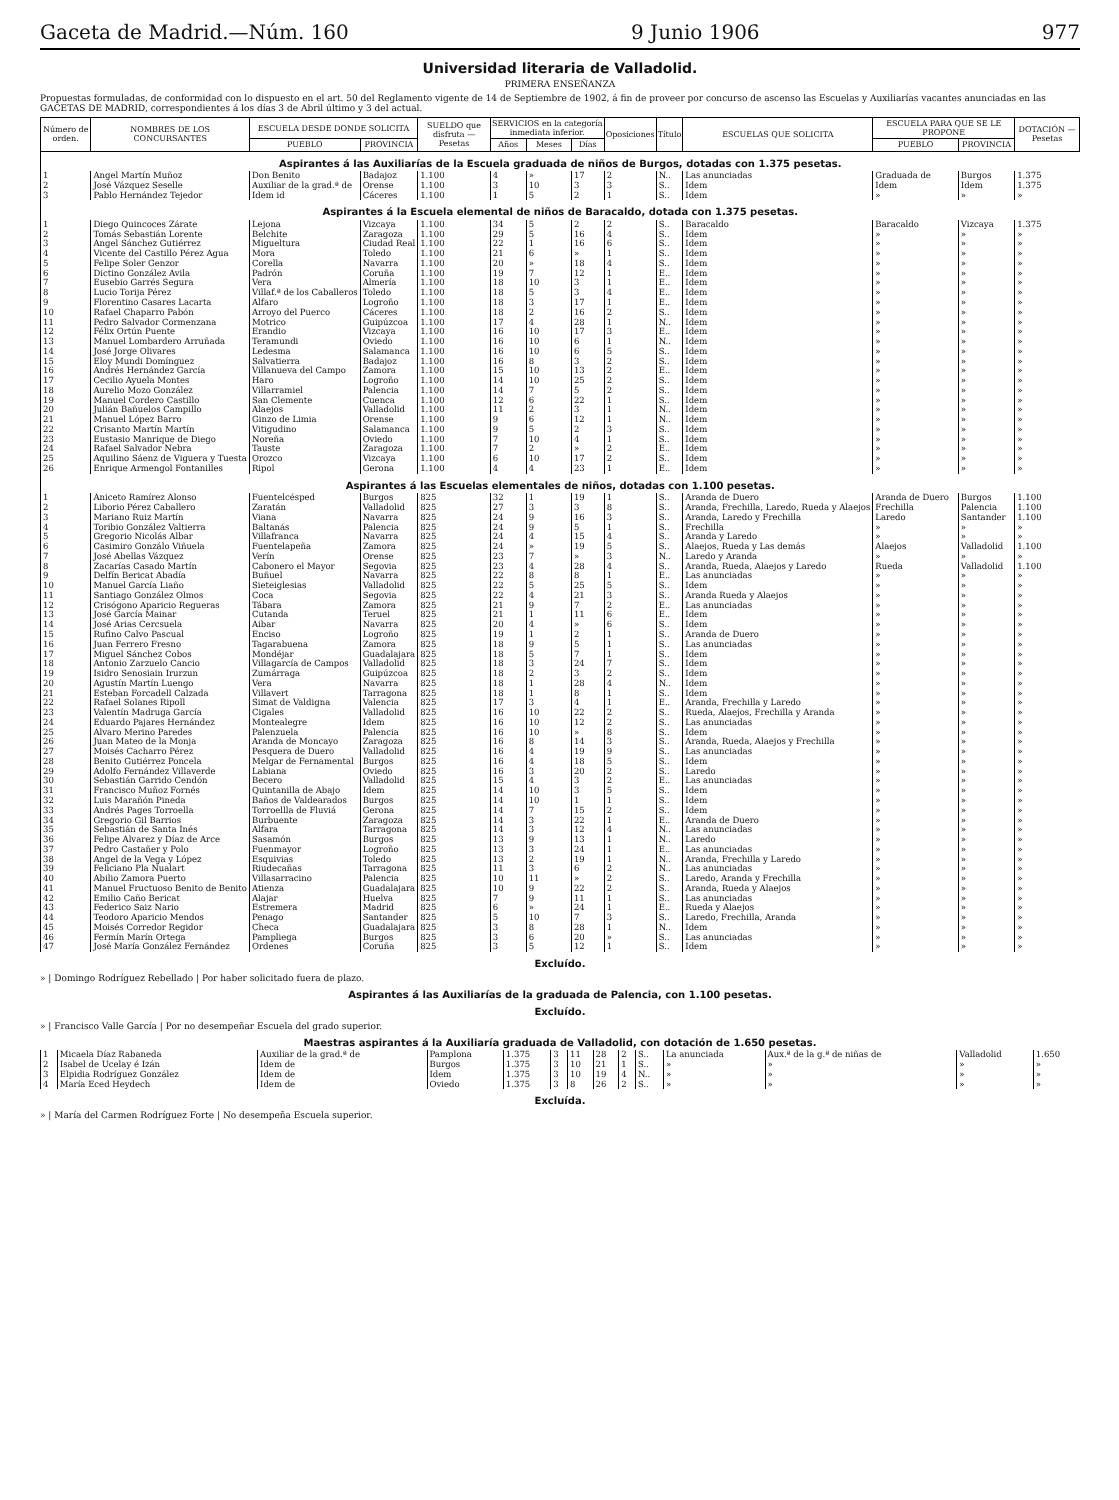Gaceta de Madrid.—Núm. 160 9 Junio 1906 977
Universidad literaria de Valladolid.
PRIMERA ENSEÑANZA
Propuestas formuladas, de conformidad con lo dispuesto en el art. 50 del Reglamento vigente de 14 de Septiembre de 1902, á fin de proveer por concurso de ascenso las Escuelas y Auxiliarías vacantes anunciadas en las GACETAS DE MADRID, correspondientes á los días 3 de Abril último y 3 del actual.
| Número de orden. | NOMBRES DE LOS CONCURSANTES | ESCUELA DESDE DONDE SOLICITA | | SUELDO que disfruta — Pesetas | SERVICIOS en la categoría inmediata inferior. | | | Oposiciones | Título | ESCUELAS QUE SOLICITA | ESCUELA PARA QUE SE LE PROPONE | | DOTACIÓN — Pesetas |
| --- | --- | --- | --- | --- | --- | --- | --- | --- | --- | --- | --- | --- | --- |
| | | PUEBLO | PROVINCIA | | Años | Meses | Días | | | | PUEBLO | PROVINCIA | |
| Aspirantes á las Auxiliarías de la Escuela graduada de niños de Burgos, dotadas con 1.375 pesetas. | | | | | | | | | | | | | |
| 1 | Angel Martín Muñoz | Don Benito | Badajoz | 1.100 | 4 | » | 17 | 2 | N.. | Las anunciadas | Graduada de | Burgos | 1.375 |
| 2 | José Vázquez Seselle | Auxiliar de la grad.ª de | Orense | 1.100 | 3 | 10 | 3 | 3 | S.. | Idem | Idem | Idem | 1.375 |
| 3 | Pablo Hernández Tejedor | Idem id | Cáceres | 1.100 | 1 | 5 | 2 | 1 | S.. | Idem | » | » | » |
| Aspirantes á la Escuela elemental de niños de Baracaldo, dotada con 1.375 pesetas. | | | | | | | | | | | | | |
| 1 | Diego Quincoces Zárate | Lejona | Vizcaya | 1.100 | 34 | 5 | 2 | 2 | S.. | Baracaldo | Baracaldo | Vizcaya | 1.375 |
| 2 | Tomás Sebastián Lorente | Belchite | Zaragoza | 1.100 | 29 | 5 | 16 | 4 | S.. | Idem | » | » | » |
| 3 | Angel Sánchez Gutiérrez | Migueltura | Ciudad Real | 1.100 | 22 | 1 | 16 | 6 | S.. | Idem | » | » | » |
| 4 | Vicente del Castillo Pérez Agua | Mora | Toledo | 1.100 | 21 | 6 | » | 1 | S.. | Idem | » | » | » |
| 5 | Felipe Soler Genzor | Corella | Navarra | 1.100 | 20 | » | 18 | 4 | S.. | Idem | » | » | » |
| 6 | Dictino González Avila | Padrón | Coruña | 1.100 | 19 | 7 | 12 | 1 | E.. | Idem | » | » | » |
| 7 | Eusebio Garrés Segura | Vera | Almería | 1.100 | 18 | 10 | 3 | 1 | E.. | Idem | » | » | » |
| 8 | Lucio Torija Pérez | Villaf.ª de los Caballeros | Toledo | 1.100 | 18 | 5 | 3 | 4 | E.. | Idem | » | » | » |
| 9 | Florentino Casares Lacarta | Alfaro | Logroño | 1.100 | 18 | 3 | 17 | 1 | E.. | Idem | » | » | » |
| 10 | Rafael Chaparro Pabón | Arroyo del Puerco | Cáceres | 1.100 | 18 | 2 | 16 | 2 | S.. | Idem | » | » | » |
| 11 | Pedro Salvador Cormenzana | Motrico | Guipúzcoa | 1.100 | 17 | 4 | 28 | 1 | N.. | Idem | » | » | » |
| 12 | Félix Ortún Puente | Erandio | Vizcaya | 1.100 | 16 | 10 | 17 | 3 | E.. | Idem | » | » | » |
| 13 | Manuel Lombardero Arruñada | Teramundi | Oviedo | 1.100 | 16 | 10 | 6 | 1 | N.. | Idem | » | » | » |
| 14 | José Jorge Olivares | Ledesma | Salamanca | 1.100 | 16 | 10 | 6 | 5 | S.. | Idem | » | » | » |
| 15 | Eloy Mundi Domínguez | Salvatierra | Badajoz | 1.100 | 16 | 8 | 3 | 2 | S.. | Idem | » | » | » |
| 16 | Andrés Hernández García | Villanueva del Campo | Zamora | 1.100 | 15 | 10 | 13 | 2 | E.. | Idem | » | » | » |
| 17 | Cecilio Ayuela Montes | Haro | Logroño | 1.100 | 14 | 10 | 25 | 2 | S.. | Idem | » | » | » |
| 18 | Aurelio Mozo González | Villarramiel | Palencia | 1.100 | 14 | 7 | 5 | 2 | S.. | Idem | » | » | » |
| 19 | Manuel Cordero Castillo | San Clemente | Cuenca | 1.100 | 12 | 6 | 22 | 1 | S.. | Idem | » | » | » |
| 20 | Julián Bañuelos Campillo | Alaejos | Valladolid | 1.100 | 11 | 2 | 3 | 1 | N.. | Idem | » | » | » |
| 21 | Manuel López Barro | Ginzo de Limia | Orense | 1.100 | 9 | 6 | 12 | 1 | N.. | Idem | » | » | » |
| 22 | Crisanto Martín Martín | Vitigudino | Salamanca | 1.100 | 9 | 5 | 2 | 3 | S.. | Idem | » | » | » |
| 23 | Eustasio Manrique de Diego | Noreña | Oviedo | 1.100 | 7 | 10 | 4 | 1 | S.. | Idem | » | » | » |
| 24 | Rafael Salvador Nebra | Tauste | Zaragoza | 1.100 | 7 | 2 | » | 2 | E.. | Idem | » | » | » |
| 25 | Aquilino Sáenz de Viguera y Tuesta | Orozco | Vizcaya | 1.100 | 6 | 10 | 17 | 2 | S.. | Idem | » | » | » |
| 26 | Enrique Armengol Fontanilles | Ripol | Gerona | 1.100 | 4 | 4 | 23 | 1 | E.. | Idem | » | » | » |
| Aspirantes á las Escuelas elementales de niños, dotadas con 1.100 pesetas. | | | | | | | | | | | | | |
| 1 | Aniceto Ramírez Alonso | Fuentelcésped | Burgos | 825 | 32 | 1 | 19 | 1 | S.. | Aranda de Duero | Aranda de Duero | Burgos | 1.100 |
| 2 | Liborio Pérez Caballero | Zaratán | Valladolid | 825 | 27 | 3 | 3 | 8 | S.. | Aranda, Frechilla, Laredo, Rueda y Alaejos | Frechilla | Palencia | 1.100 |
| 3 | Mariano Ruiz Martín | Viana | Navarra | 825 | 24 | 9 | 16 | 3 | S.. | Aranda, Laredo y Frechilla | Laredo | Santander | 1.100 |
| 4 | Toribio González Valtierra | Baltanás | Palencia | 825 | 24 | 9 | 5 | 1 | S.. | Frechilla | » | » | » |
| 5 | Gregorio Nicolás Albar | Villafranca | Navarra | 825 | 24 | 4 | 15 | 4 | S.. | Aranda y Laredo | » | » | » |
| 6 | Casimiro Gonzálo Viñuela | Fuentelapeña | Zamora | 825 | 24 | » | 19 | 5 | S.. | Alaejos, Rueda y Las demás | Alaejos | Valladolid | 1.100 |
| 7 | José Abellas Vázquez | Verín | Orense | 825 | 23 | 7 | » | 3 | N.. | Laredo y Aranda | » | » | » |
| 8 | Zacarías Casado Martín | Cabonero el Mayor | Segovia | 825 | 23 | 4 | 28 | 4 | S.. | Aranda, Rueda, Alaejos y Laredo | Rueda | Valladolid | 1.100 |
| 9 | Delfín Bericat Abadía | Buñuel | Navarra | 825 | 22 | 8 | 8 | 1 | E.. | Las anunciadas | » | » | » |
| 10 | Manuel García Liaño | Sieteiglesias | Valladolid | 825 | 22 | 5 | 25 | 5 | S.. | Idem | » | » | » |
| 11 | Santiago González Olmos | Coca | Segovia | 825 | 22 | 4 | 21 | 3 | S.. | Aranda Rueda y Alaejos | » | » | » |
| 12 | Crisógono Aparicio Regueras | Tábara | Zamora | 825 | 21 | 9 | 7 | 2 | E.. | Las anunciadas | » | » | » |
| 13 | José García Mainar | Cutanda | Teruel | 825 | 21 | 1 | 11 | 6 | E.. | Idem | » | » | » |
| 14 | José Arias Cercsuela | Aibar | Navarra | 825 | 20 | 4 | » | 6 | S.. | Idem | » | » | » |
| 15 | Rufino Calvo Pascual | Enciso | Logroño | 825 | 19 | 1 | 2 | 1 | S.. | Aranda de Duero | » | » | » |
| 16 | Juan Ferrero Fresno | Tagarabuena | Zamora | 825 | 18 | 9 | 5 | 1 | S.. | Las anunciadas | » | » | » |
| 17 | Miguel Sánchez Cobos | Mondéjar | Guadalajara | 825 | 18 | 5 | 7 | 1 | S.. | Idem | » | » | » |
| 18 | Antonio Zarzuelo Cancio | Villagarcía de Campos | Valladolid | 825 | 18 | 3 | 24 | 7 | S.. | Idem | » | » | » |
| 19 | Isidro Senosiain Irurzun | Zumárraga | Guipúzcoa | 825 | 18 | 2 | 3 | 2 | S.. | Idem | » | » | » |
| 20 | Agustín Martín Luengo | Vera | Navarra | 825 | 18 | 1 | 28 | 4 | N.. | Idem | » | » | » |
| 21 | Esteban Forcadell Calzada | Villavert | Tarragona | 825 | 18 | 1 | 8 | 1 | S.. | Idem | » | » | » |
| 22 | Rafael Solanes Ripoll | Simat de Valdigna | Valencia | 825 | 17 | 3 | 4 | 1 | E.. | Aranda, Frechilla y Laredo | » | » | » |
| 23 | Valentín Madruga García | Cigales | Valladolid | 825 | 16 | 10 | 22 | 2 | S.. | Rueda, Alaejos, Frechilla y Aranda | » | » | » |
| 24 | Eduardo Pajares Hernández | Montealegre | Idem | 825 | 16 | 10 | 12 | 2 | S.. | Las anunciadas | » | » | » |
| 25 | Alvaro Merino Paredes | Palenzuela | Palencia | 825 | 16 | 10 | » | 8 | S.. | Idem | » | » | » |
| 26 | Juan Mateo de la Monja | Aranda de Moncayo | Zaragoza | 825 | 16 | 8 | 14 | 3 | S.. | Aranda, Rueda, Alaejos y Frechilla | » | » | » |
| 27 | Moisés Cacharro Pérez | Pesquera de Duero | Valladolid | 825 | 16 | 4 | 19 | 9 | S.. | Las anunciadas | » | » | » |
| 28 | Benito Gutiérrez Poncela | Melgar de Fernamental | Burgos | 825 | 16 | 4 | 18 | 5 | S.. | Idem | » | » | » |
| 29 | Adolfo Fernández Villaverde | Labiana | Oviedo | 825 | 16 | 3 | 20 | 2 | S.. | Laredo | » | » | » |
| 30 | Sebastián Garrido Cendón | Becero | Valladolid | 825 | 15 | 4 | 3 | 2 | E.. | Las anunciadas | » | » | » |
| 31 | Francisco Muñoz Fornés | Quintanilla de Abajo | Idem | 825 | 14 | 10 | 3 | 5 | S.. | Idem | » | » | » |
| 32 | Luis Marañón Pineda | Baños de Valdearados | Burgos | 825 | 14 | 10 | 1 | 1 | S.. | Idem | » | » | » |
| 33 | Andrés Pages Torroella | Torroellla de Fluviá | Gerona | 825 | 14 | 7 | 15 | 2 | S.. | Idem | » | » | » |
| 34 | Gregorio Gil Barrios | Burbuente | Zaragoza | 825 | 14 | 3 | 22 | 1 | E.. | Aranda de Duero | » | » | » |
| 35 | Sebastián de Santa Inés | Alfara | Tarragona | 825 | 14 | 3 | 12 | 4 | N.. | Las anunciadas | » | » | » |
| 36 | Felipe Alvarez y Díaz de Arce | Sasamón | Burgos | 825 | 13 | 9 | 13 | 1 | N.. | Laredo | » | » | » |
| 37 | Pedro Castañer y Polo | Fuenmayor | Logroño | 825 | 13 | 3 | 24 | 1 | E.. | Las anunciadas | » | » | » |
| 38 | Angel de la Vega y López | Esquivias | Toledo | 825 | 13 | 2 | 19 | 1 | N.. | Aranda, Frechilla y Laredo | » | » | » |
| 39 | Feliciano Pla Nualart | Riudecañas | Tarragona | 825 | 11 | 3 | 6 | 2 | N.. | Las anunciadas | » | » | » |
| 40 | Abilio Zamora Puerto | Villasarracino | Palencia | 825 | 10 | 11 | » | 2 | S.. | Laredo, Aranda y Frechilla | » | » | » |
| 41 | Manuel Fructuoso Benito de Benito | Atienza | Guadalajara | 825 | 10 | 9 | 22 | 2 | S.. | Aranda, Rueda y Alaejos | » | » | » |
| 42 | Emilio Caño Bericat | Alajar | Huelva | 825 | 7 | 9 | 11 | 1 | S.. | Las anunciadas | » | » | » |
| 43 | Federico Saiz Nario | Estremera | Madrid | 825 | 6 | » | 24 | 1 | E.. | Rueda y Alaejos | » | » | » |
| 44 | Teodoro Aparicio Mendos | Penago | Santander | 825 | 5 | 10 | 7 | 3 | S.. | Laredo, Frechilla, Aranda | » | » | » |
| 45 | Moisés Corredor Regidor | Checa | Guadalajara | 825 | 3 | 8 | 28 | 1 | N.. | Idem | » | » | » |
| 46 | Fermín Marín Ortega | Pampliega | Burgos | 825 | 3 | 6 | 20 | » | S.. | Las anunciadas | » | » | » |
| 47 | José María González Fernández | Ordenes | Coruña | 825 | 3 | 5 | 12 | 1 | S.. | Idem | » | » | » |
Excluído.
» | Domingo Rodríguez Rebellado | Por haber solicitado fuera de plazo.
Aspirantes á las Auxiliarías de la graduada de Palencia, con 1.100 pesetas.
Excluído.
» | Francisco Valle García | Por no desempeñar Escuela del grado superior.
Maestras aspirantes á la Auxiliaría graduada de Valladolid, con dotación de 1.650 pesetas.
| 1 | Micaela Díaz Rabaneda | Auxiliar de la grad.ª de | Pamplona | 1.375 | 3 | 11 | 28 | 2 | S.. | La anunciada | Aux.ª de la g.ª de niñas de | Valladolid | 1.650 |
| 2 | Isabel de Ucelay é Izán | Idem de | Burgos | 1.375 | 3 | 10 | 21 | 1 | S.. | » | » | » | » |
| 3 | Elpidia Rodríguez González | Idem de | Idem | 1.375 | 3 | 10 | 19 | 4 | N.. | » | » | » | » |
| 4 | María Eced Heydech | Idem de | Oviedo | 1.375 | 3 | 8 | 26 | 2 | S.. | » | » | » | » |
Excluída.
» | María del Carmen Rodríguez Forte | No desempeña Escuela superior.